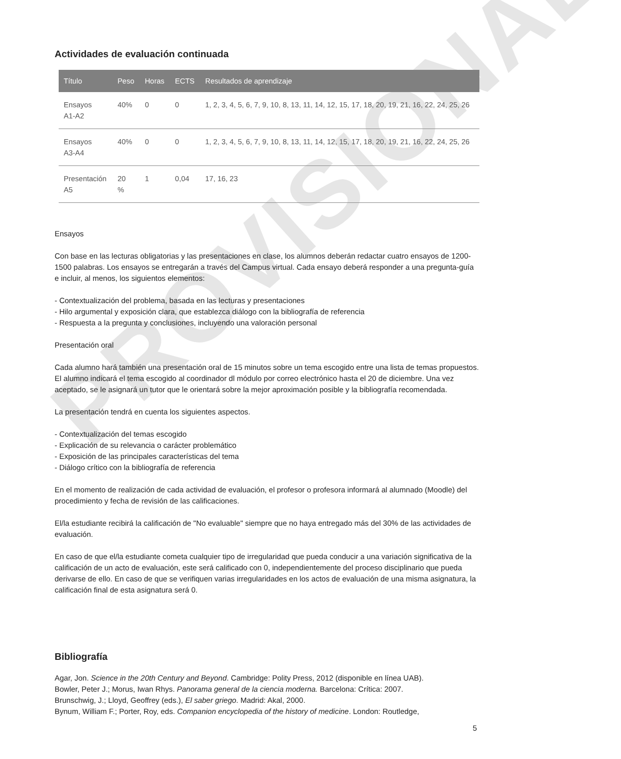PROVISIONAL
Actividades de evaluación continuada
| Título | Peso | Horas | ECTS | Resultados de aprendizaje |
| --- | --- | --- | --- | --- |
| Ensayos A1-A2 | 40% | 0 | 0 | 1, 2, 3, 4, 5, 6, 7, 9, 10, 8, 13, 11, 14, 12, 15, 17, 18, 20, 19, 21, 16, 22, 24, 25, 26 |
| Ensayos A3-A4 | 40% | 0 | 0 | 1, 2, 3, 4, 5, 6, 7, 9, 10, 8, 13, 11, 14, 12, 15, 17, 18, 20, 19, 21, 16, 22, 24, 25, 26 |
| Presentación A5 | 20 % | 1 | 0,04 | 17, 16, 23 |
Ensayos
Con base en las lecturas obligatorias y las presentaciones en clase, los alumnos deberán redactar cuatro ensayos de 1200-1500 palabras. Los ensayos se entregarán a través del Campus virtual. Cada ensayo deberá responder a una pregunta-guía e incluir, al menos, los siguientos elementos:
- Contextualización del problema, basada en las lecturas y presentaciones
- Hilo argumental y exposición clara, que establezca diálogo con la bibliografía de referencia
- Respuesta a la pregunta y conclusiones, incluyendo una valoración personal
Presentación oral
Cada alumno hará también una presentación oral de 15 minutos sobre un tema escogido entre una lista de temas propuestos. El alumno indicará el tema escogido al coordinador dl módulo por correo electrónico hasta el 20 de diciembre. Una vez aceptado, se le asignará un tutor que le orientará sobre la mejor aproximación posible y la bibliografía recomendada.
La presentación tendrá en cuenta los siguientes aspectos.
- Contextualización del temas escogido
- Explicación de su relevancia o carácter problemático
- Exposición de las principales características del tema
- Diálogo crítico con la bibliografía de referencia
En el momento de realización de cada actividad de evaluación, el profesor o profesora informará al alumnado (Moodle) del procedimiento y fecha de revisión de las calificaciones.
El/la estudiante recibirá la calificación de "No evaluable" siempre que no haya entregado más del 30% de las actividades de evaluación.
En caso de que el/la estudiante cometa cualquier tipo de irregularidad que pueda conducir a una variación significativa de la calificación de un acto de evaluación, este será calificado con 0, independientemente del proceso disciplinario que pueda derivarse de ello. En caso de que se verifiquen varias irregularidades en los actos de evaluación de una misma asignatura, la calificación final de esta asignatura será 0.
Bibliografía
Agar, Jon. Science in the 20th Century and Beyond. Cambridge: Polity Press, 2012 (disponible en línea UAB).
Bowler, Peter J.; Morus, Iwan Rhys. Panorama general de la ciencia moderna. Barcelona: Crítica: 2007.
Brunschwig, J.; Lloyd, Geoffrey (eds.), El saber griego. Madrid: Akal, 2000.
Bynum, William F.; Porter, Roy, eds. Companion encyclopedia of the history of medicine. London: Routledge,
5